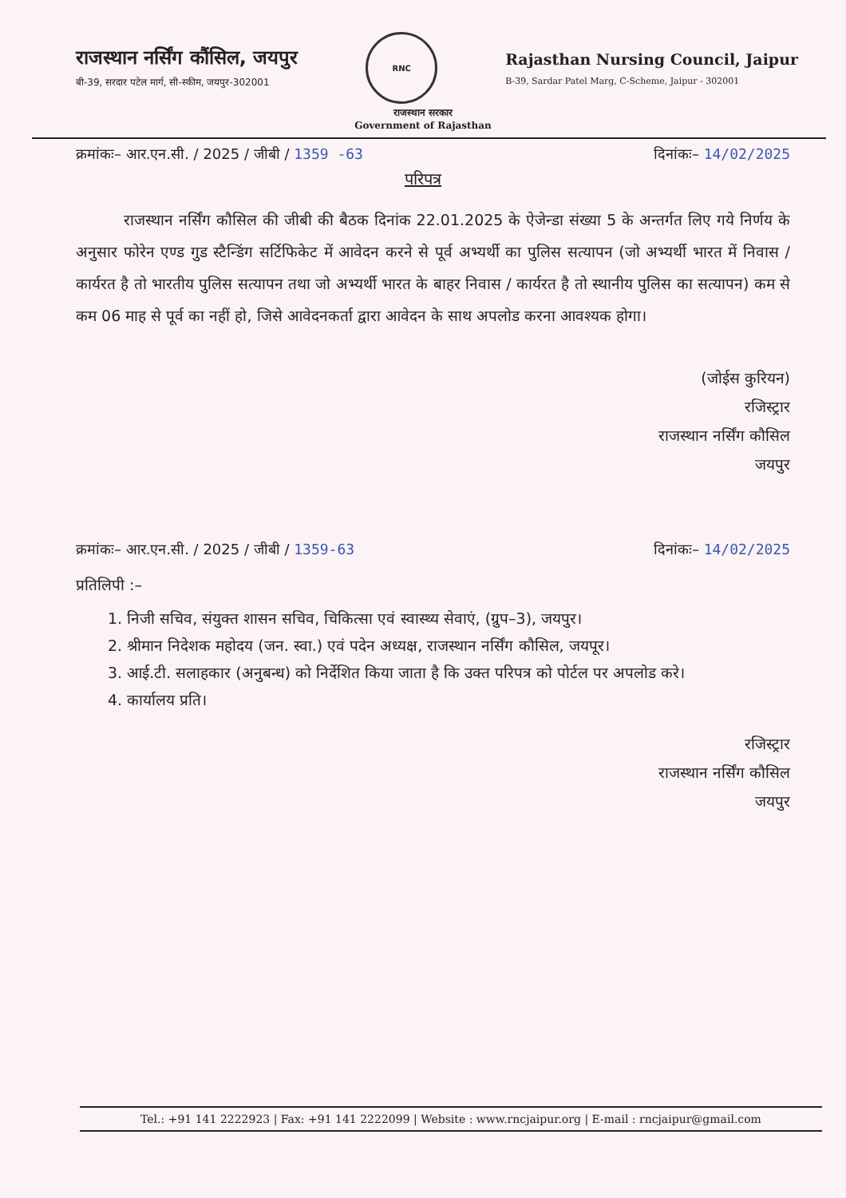राजस्थान नर्सिंग कौंसिल, जयपुर
बी-39, सरदार पटेल मार्ग, सी-स्कीम, जयपुर-302001
RNC
Rajasthan Nursing Council, Jaipur
B-39, Sardar Patel Marg, C-Scheme, Jaipur - 302001
राजस्थान सरकार
Government of Rajasthan
क्रमांकः– आर.एन.सी. / 2025 / जीबी / 1359 -63 दिनांकः– 14/02/2025
परिपत्र
राजस्थान नर्सिंग कौसिल की जीबी की बैठक दिनांक 22.01.2025 के ऐजेन्डा संख्या 5 के अन्तर्गत लिए गये निर्णय के अनुसार फोरेन एण्ड गुड स्टैन्डिंग सर्टिफिकेट में आवेदन करने से पूर्व अभ्यर्थी का पुलिस सत्यापन (जो अभ्यर्थी भारत में निवास / कार्यरत है तो भारतीय पुलिस सत्यापन तथा जो अभ्यर्थी भारत के बाहर निवास / कार्यरत है तो स्थानीय पुलिस का सत्यापन) कम से कम 06 माह से पूर्व का नहीं हो, जिसे आवेदनकर्ता द्वारा आवेदन के साथ अपलोड करना आवश्यक होगा।
(जोईस कुरियन)
रजिस्ट्रार
राजस्थान नर्सिंग कौसिल
जयपुर
क्रमांकः– आर.एन.सी. / 2025 / जीबी / 1359-63 दिनांकः– 14/02/2025
प्रतिलिपी :–
1. निजी सचिव, संयुक्त शासन सचिव, चिकित्सा एवं स्वास्थ्य सेवाएं, (ग्रुप–3), जयपुर।
2. श्रीमान निदेशक महोदय (जन. स्वा.) एवं पदेन अध्यक्ष, राजस्थान नर्सिंग कौसिल, जयपूर।
3. आई.टी. सलाहकार (अनुबन्ध) को निर्देशित किया जाता है कि उक्त परिपत्र को पोर्टल पर अपलोड करे।
4. कार्यालय प्रति।
रजिस्ट्रार
राजस्थान नर्सिंग कौसिल
जयपुर
Tel.: +91 141 2222923 | Fax: +91 141 2222099 | Website : www.rncjaipur.org | E-mail : rncjaipur@gmail.com